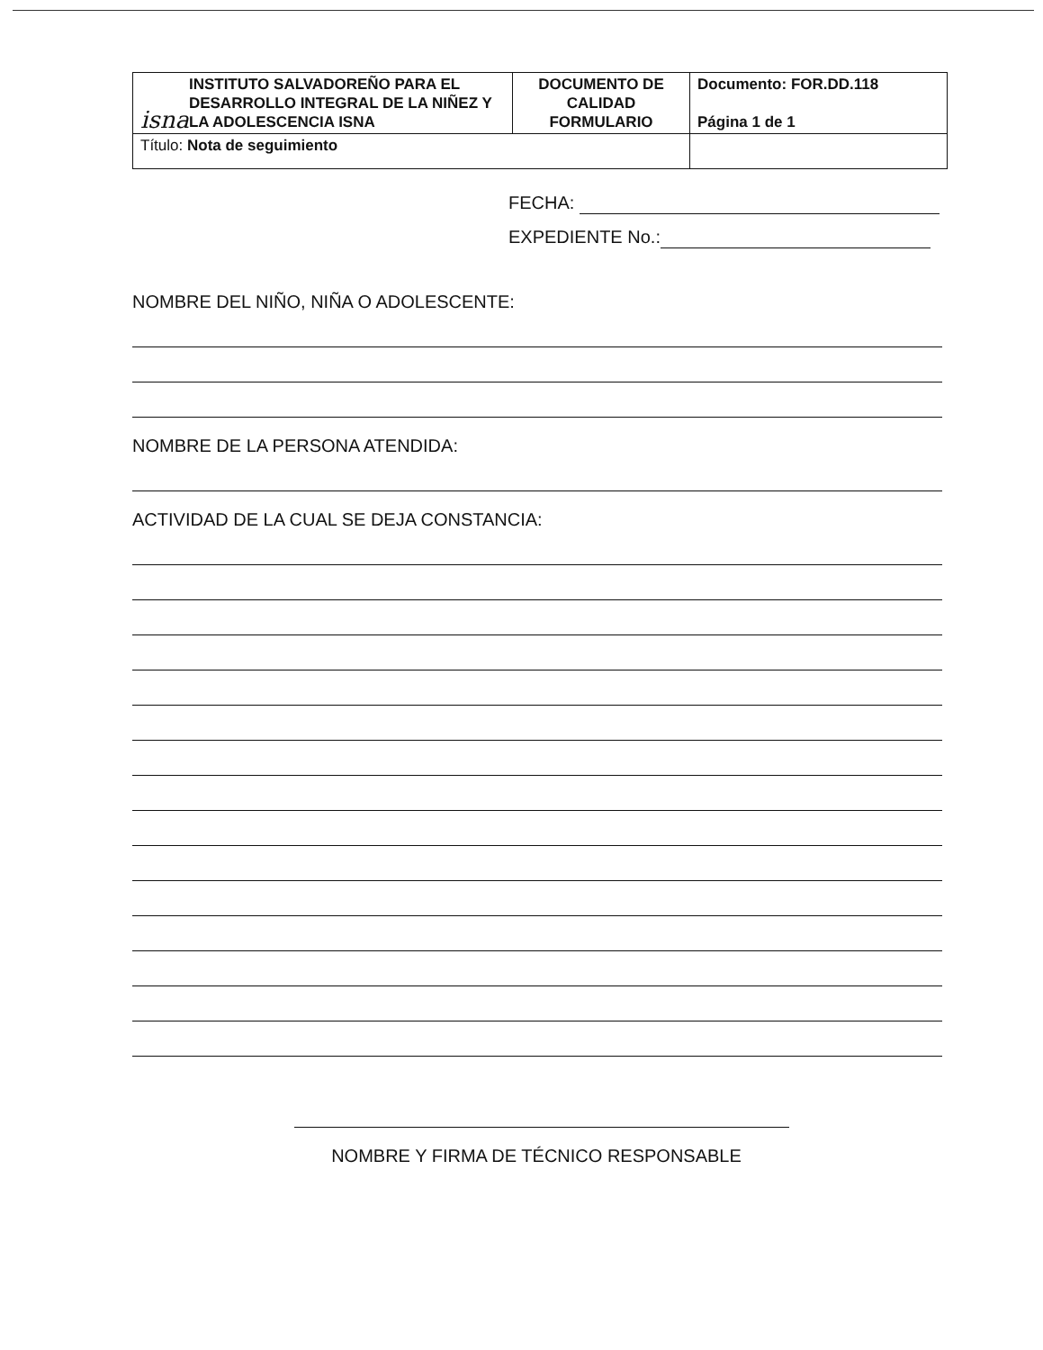| isna INSTITUTO SALVADOREÑO PARA EL DESARROLLO INTEGRAL DE LA NIÑEZ Y LA ADOLESCENCIA ISNA | DOCUMENTO DE CALIDAD FORMULARIO | Documento: FOR.DD.118 Página 1 de 1 |
| Título: Nota de seguimiento | | |
FECHA:
EXPEDIENTE No.:
NOMBRE DEL NIÑO, NIÑA O ADOLESCENTE:
NOMBRE DE LA PERSONA ATENDIDA:
ACTIVIDAD DE LA CUAL SE DEJA CONSTANCIA:
NOMBRE Y FIRMA DE TÉCNICO RESPONSABLE